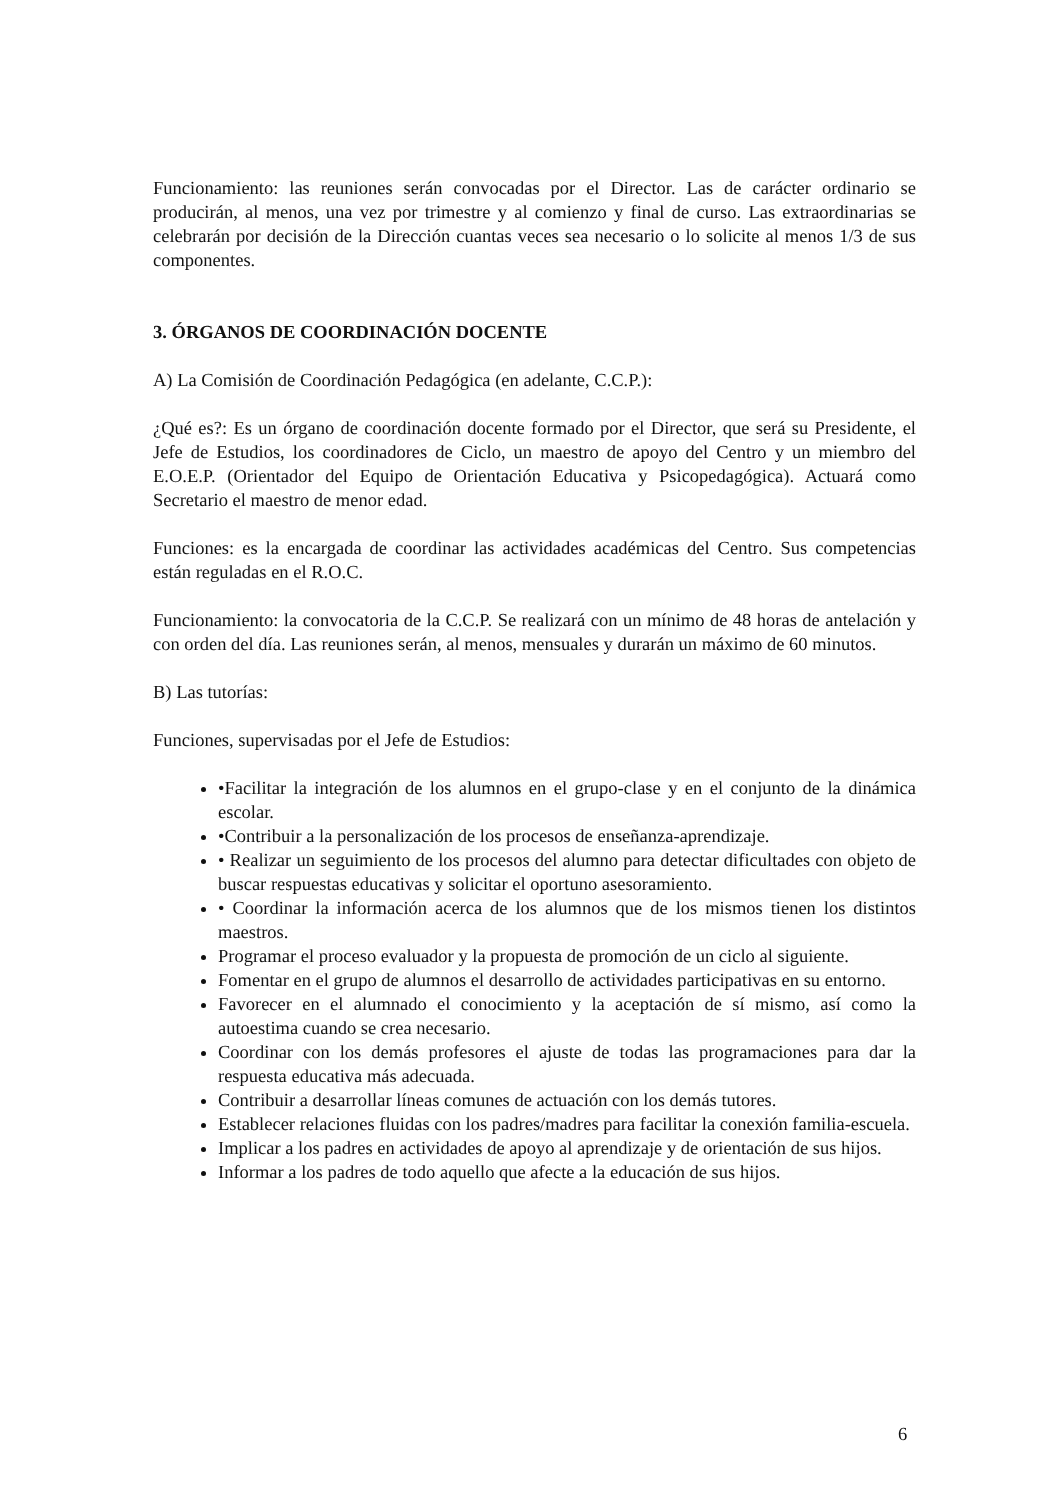Funcionamiento: las reuniones serán convocadas por el Director. Las de carácter ordinario se producirán, al menos, una vez por trimestre y al comienzo y final de curso. Las extraordinarias se celebrarán por decisión de la Dirección cuantas veces sea necesario o lo solicite al menos 1/3 de sus componentes.
3. ÓRGANOS DE COORDINACIÓN DOCENTE
A) La Comisión de Coordinación Pedagógica (en adelante, C.C.P.):
¿Qué es?: Es un órgano de coordinación docente formado por el Director, que será su Presidente, el Jefe de Estudios, los coordinadores de Ciclo, un maestro de apoyo del Centro y un miembro del E.O.E.P. (Orientador del Equipo de Orientación Educativa y Psicopedagógica). Actuará como Secretario el maestro de menor edad.
Funciones: es la encargada de coordinar las actividades académicas del Centro. Sus competencias están reguladas en el R.O.C.
Funcionamiento: la convocatoria de la C.C.P. Se realizará con un mínimo de 48 horas de antelación y con orden del día. Las reuniones serán, al menos, mensuales y durarán un máximo de 60 minutos.
B) Las tutorías:
Funciones, supervisadas por el Jefe de Estudios:
•Facilitar la integración de los alumnos en el grupo-clase y en el conjunto de la dinámica escolar.
•Contribuir a la personalización de los procesos de enseñanza-aprendizaje.
• Realizar un seguimiento de los procesos del alumno para detectar dificultades con objeto de buscar respuestas educativas y solicitar el oportuno asesoramiento.
• Coordinar la información acerca de los alumnos que de los mismos tienen los distintos maestros.
Programar el proceso evaluador y la propuesta de promoción de un ciclo al siguiente.
Fomentar en el grupo de alumnos el desarrollo de actividades participativas en su entorno.
Favorecer en el alumnado el conocimiento y la aceptación de sí mismo, así como la autoestima cuando se crea necesario.
Coordinar con los demás profesores el ajuste de todas las programaciones para dar la respuesta educativa más adecuada.
Contribuir a desarrollar líneas comunes de actuación con los demás tutores.
Establecer relaciones fluidas con los padres/madres para facilitar la conexión familia-escuela.
Implicar a los padres en actividades de apoyo al aprendizaje y de orientación de sus hijos.
Informar a los padres de todo aquello que afecte a la educación de sus hijos.
6